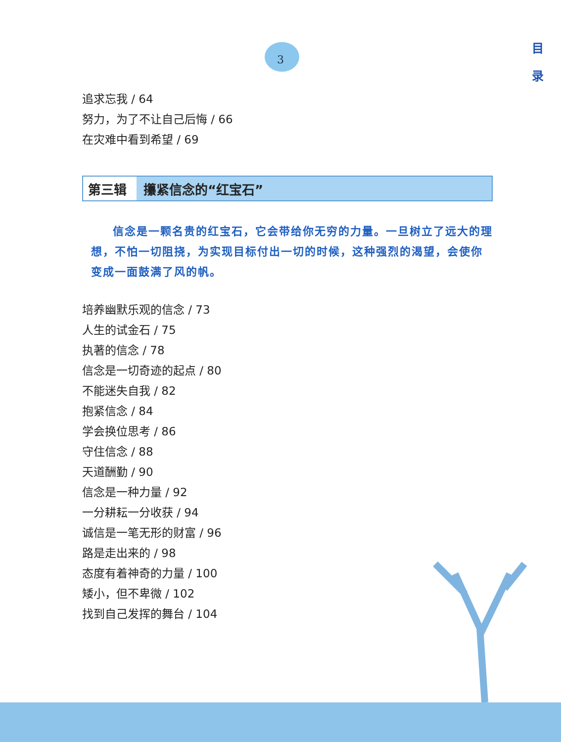3
目
录
追求忘我 / 64
努力，为了不让自己后悔 / 66
在灾难中看到希望 / 69
第三辑 攥紧信念的“红宝石”
信念是一颗名贵的红宝石，它会带给你无穷的力量。一旦树立了远大的理想，不怕一切阻挠，为实现目标付出一切的时候，这种强烈的渴望，会使你变成一面鼓满了风的帆。
培养幽默乐观的信念 / 73
人生的试金石 / 75
执著的信念 / 78
信念是一切奇迹的起点 / 80
不能迷失自我 / 82
抱紧信念 / 84
学会换位思考 / 86
守住信念 / 88
天道酬勤 / 90
信念是一种力量 / 92
一分耕耘一分收获 / 94
诚信是一笔无形的财富 / 96
路是走出来的 / 98
态度有着神奇的力量 / 100
矮小，但不卑微 / 102
找到自己发挥的舞台 / 104